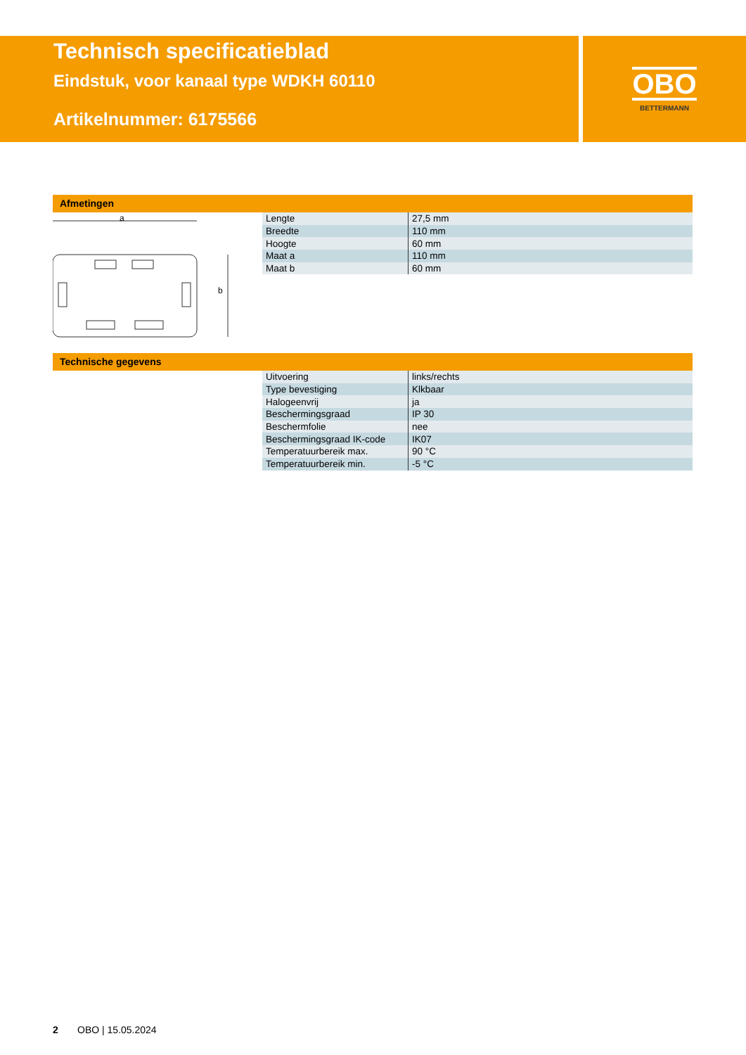Technisch specificatieblad
Eindstuk, voor kanaal type WDKH 60110
Artikelnummer: 6175566
OBO
BETTERMANN
Afmetingen
a
b
| Lengte | 27,5 mm |
| Breedte | 110 mm |
| Hoogte | 60 mm |
| Maat a | 110 mm |
| Maat b | 60 mm |
Technische gegevens
| Uitvoering | links/rechts |
| Type bevestiging | Klkbaar |
| Halogeenvrij | ja |
| Beschermingsgraad | IP 30 |
| Beschermfolie | nee |
| Beschermingsgraad IK-code | IK07 |
| Temperatuurbereik max. | 90 °C |
| Temperatuurbereik min. | -5 °C |
2 OBO | 15.05.2024